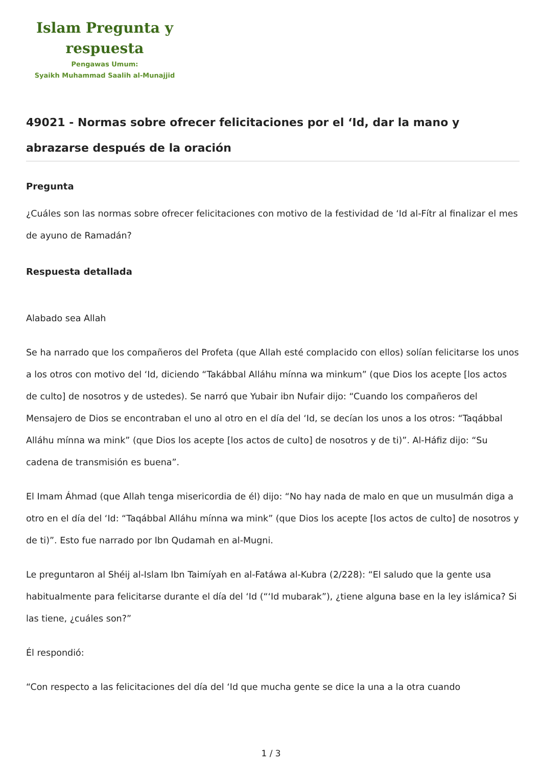Islam Pregunta y
respuesta
Pengawas Umum:
Syaikh Muhammad Saalih al-Munajjid
49021 - Normas sobre ofrecer felicitaciones por el ‘Id, dar la mano y abrazarse después de la oración
Pregunta
¿Cuáles son las normas sobre ofrecer felicitaciones con motivo de la festividad de ‘Id al-Fítr al finalizar el mes de ayuno de Ramadán?
Respuesta detallada
Alabado sea Allah
Se ha narrado que los compañeros del Profeta (que Allah esté complacido con ellos) solían felicitarse los unos a los otros con motivo del ‘Id, diciendo “Takábbal Alláhu mínna wa minkum” (que Dios los acepte [los actos de culto] de nosotros y de ustedes). Se narró que Yubair ibn Nufair dijo: “Cuando los compañeros del Mensajero de Dios se encontraban el uno al otro en el día del ‘Id, se decían los unos a los otros: “Taqábbal Alláhu mínna wa mink” (que Dios los acepte [los actos de culto] de nosotros y de ti)”. Al-Háfiz dijo: “Su cadena de transmisión es buena”.
El Imam Áhmad (que Allah tenga misericordia de él) dijo: “No hay nada de malo en que un musulmán diga a otro en el día del ‘Id: “Taqábbal Alláhu mínna wa mink” (que Dios los acepte [los actos de culto] de nosotros y de ti)”. Esto fue narrado por Ibn Qudamah en al-Mugni.
Le preguntaron al Shéij al-Islam Ibn Taimíyah en al-Fatáwa al-Kubra (2/228): “El saludo que la gente usa habitualmente para felicitarse durante el día del ‘Id (“‘Id mubarak”), ¿tiene alguna base en la ley islámica? Si las tiene, ¿cuáles son?”
Él respondió:
“Con respecto a las felicitaciones del día del ‘Id que mucha gente se dice la una a la otra cuando
1 / 3